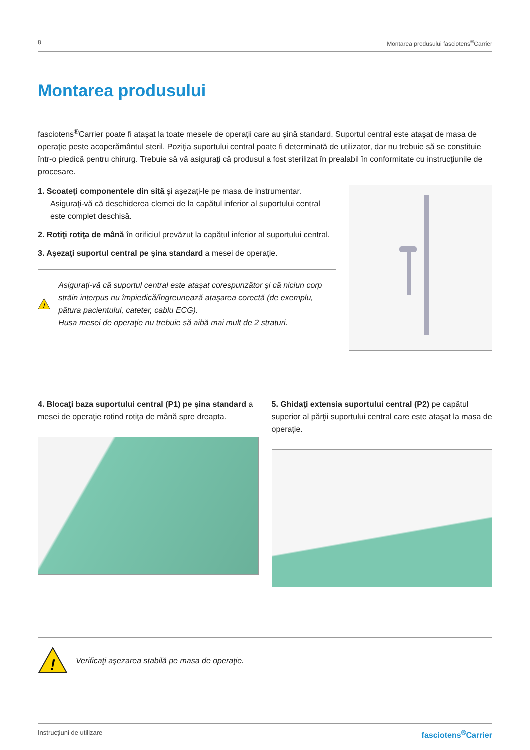8 Montarea produsului fasciotens<sup>®</sup>Carrier
Montarea produsului
fasciotens<sup>®</sup>Carrier poate fi ataşat la toate mesele de operaţii care au şină standard. Suportul central este ataşat de masa de operaţie peste acoperământul steril. Poziţia suportului central poate fi determinată de utilizator, dar nu trebuie să se constituie într-o piedică pentru chirurg. Trebuie să vă asiguraţi că produsul a fost sterilizat în prealabil în conformitate cu instrucţiunile de procesare.
1. Scoateţi componentele din sită şi aşezaţi-le pe masa de instrumentar. Asiguraţi-vă că deschiderea clemei de la capătul inferior al suportului central este complet deschisă.
2. Rotiţi rotiţa de mână în orificiul prevăzut la capătul inferior al suportului central.
3. Aşezaţi suportul central pe şina standard a mesei de operaţie.
!
Asiguraţi-vă că suportul central este ataşat corespunzător şi că niciun corp străin interpus nu împiedică/îngreunează ataşarea corectă (de exemplu, pătura pacientului, cateter, cablu ECG).
Husa mesei de operaţie nu trebuie să aibă mai mult de 2 straturi.
4. Blocaţi baza suportului central (P1) pe şina standard a mesei de operaţie rotind rotiţa de mână spre dreapta.
5. Ghidaţi extensia suportului central (P2) pe capătul superior al părţii suportului central care este ataşat la masa de operaţie.
!
Verificaţi aşezarea stabilă pe masa de operaţie.
Instrucţiuni de utilizare fasciotens<sup>®</sup>Carrier